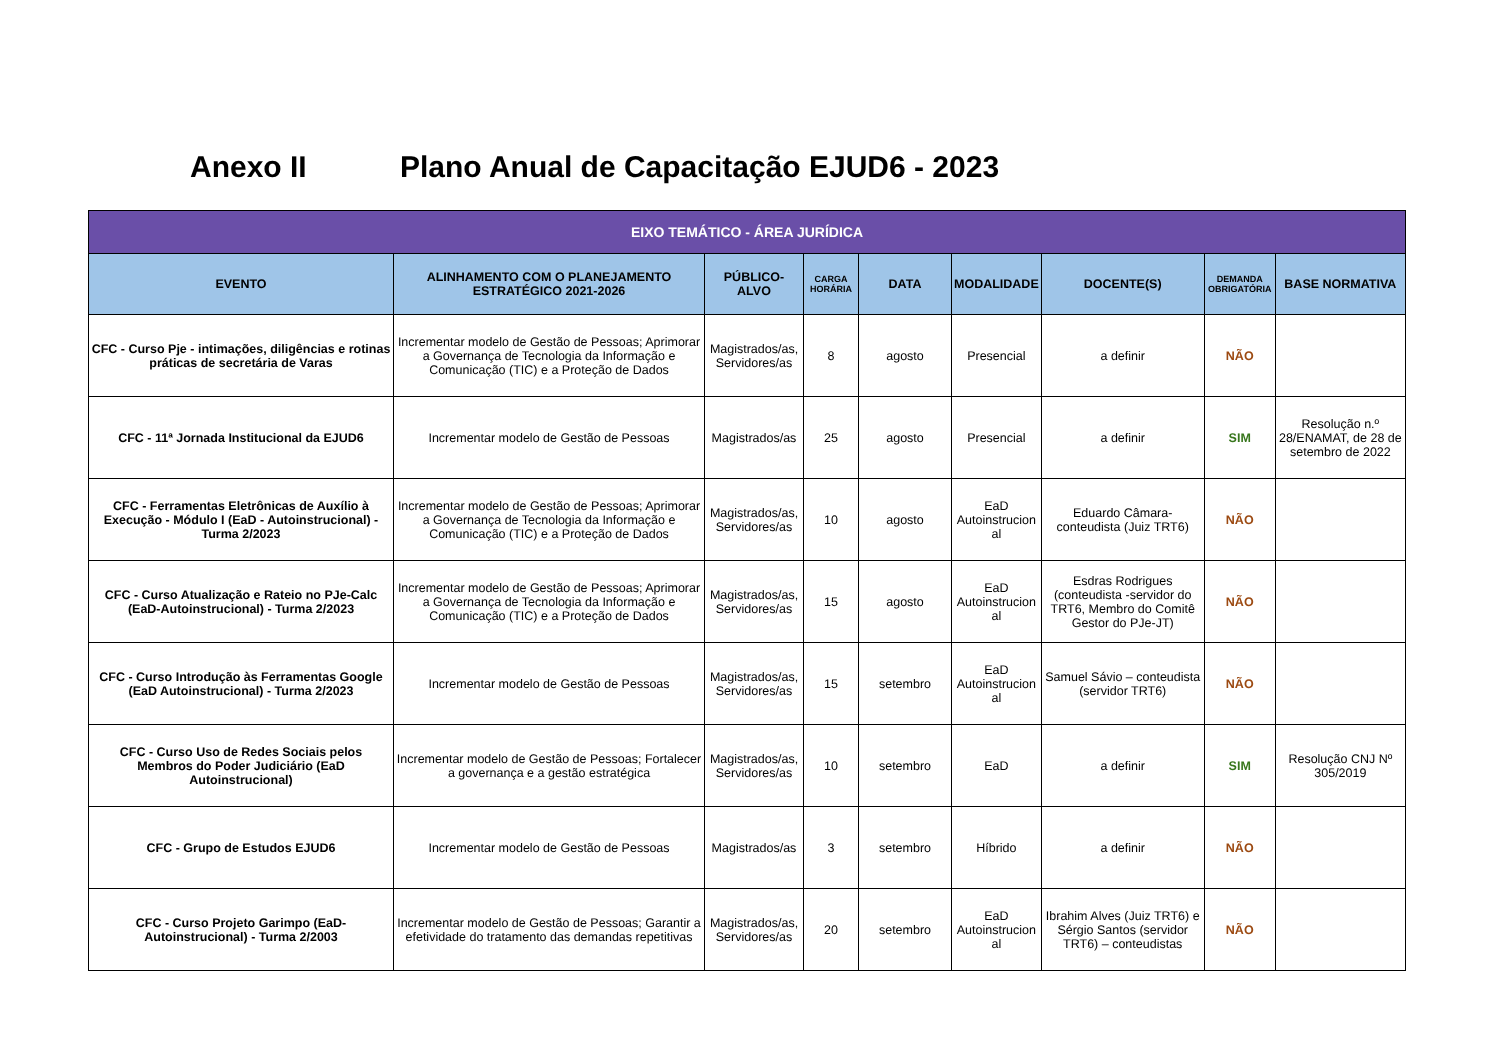Anexo II Plano Anual de Capacitação EJUD6 - 2023
| EIXO TEMÁTICO - ÁREA JURÍDICA | | | | | | | | |
| --- | --- | --- | --- | --- | --- | --- | --- | --- |
| EVENTO | ALINHAMENTO COM O PLANEJAMENTO ESTRATÉGICO 2021-2026 | PÚBLICO-ALVO | CARGA HORÁRIA | DATA | MODALIDADE | DOCENTE(S) | DEMANDA OBRIGATÓRIA | BASE NORMATIVA |
| CFC - Curso Pje - intimações, diligências e rotinas práticas de secretária de Varas | Incrementar modelo de Gestão de Pessoas; Aprimorar a Governança de Tecnologia da Informação e Comunicação (TIC) e a Proteção de Dados | Magistrados/as, Servidores/as | 8 | agosto | Presencial | a definir | NÃO | |
| CFC - 11ª Jornada Institucional da EJUD6 | Incrementar modelo de Gestão de Pessoas | Magistrados/as | 25 | agosto | Presencial | a definir | SIM | Resolução n.º 28/ENAMAT, de 28 de setembro de 2022 |
| CFC - Ferramentas Eletrônicas de Auxílio à Execução - Módulo I (EaD - Autoinstrucional) - Turma 2/2023 | Incrementar modelo de Gestão de Pessoas; Aprimorar a Governança de Tecnologia da Informação e Comunicação (TIC) e a Proteção de Dados | Magistrados/as, Servidores/as | 10 | agosto | EaD Autoinstrucion al | Eduardo Câmara- conteudista (Juiz TRT6) | NÃO | |
| CFC - Curso Atualização e Rateio no PJe-Calc (EaD-Autoinstrucional) - Turma 2/2023 | Incrementar modelo de Gestão de Pessoas; Aprimorar a Governança de Tecnologia da Informação e Comunicação (TIC) e a Proteção de Dados | Magistrados/as, Servidores/as | 15 | agosto | EaD Autoinstrucion al | Esdras Rodrigues (conteudista -servidor do TRT6, Membro do Comitê Gestor do PJe-JT) | NÃO | |
| CFC - Curso Introdução às Ferramentas Google (EaD Autoinstrucional) - Turma 2/2023 | Incrementar modelo de Gestão de Pessoas | Magistrados/as, Servidores/as | 15 | setembro | EaD Autoinstrucion al | Samuel Sávio – conteudista (servidor TRT6) | NÃO | |
| CFC - Curso Uso de Redes Sociais pelos Membros do Poder Judiciário (EaD Autoinstrucional) | Incrementar modelo de Gestão de Pessoas; Fortalecer a governança e a gestão estratégica | Magistrados/as, Servidores/as | 10 | setembro | EaD | a definir | SIM | Resolução CNJ Nº 305/2019 |
| CFC - Grupo de Estudos EJUD6 | Incrementar modelo de Gestão de Pessoas | Magistrados/as | 3 | setembro | Híbrido | a definir | NÃO | |
| CFC - Curso Projeto Garimpo (EaD-Autoinstrucional) - Turma 2/2003 | Incrementar modelo de Gestão de Pessoas; Garantir a efetividade do tratamento das demandas repetitivas | Magistrados/as, Servidores/as | 20 | setembro | EaD Autoinstrucion al | Ibrahim Alves (Juiz TRT6) e Sérgio Santos (servidor TRT6) – conteudistas | NÃO | |